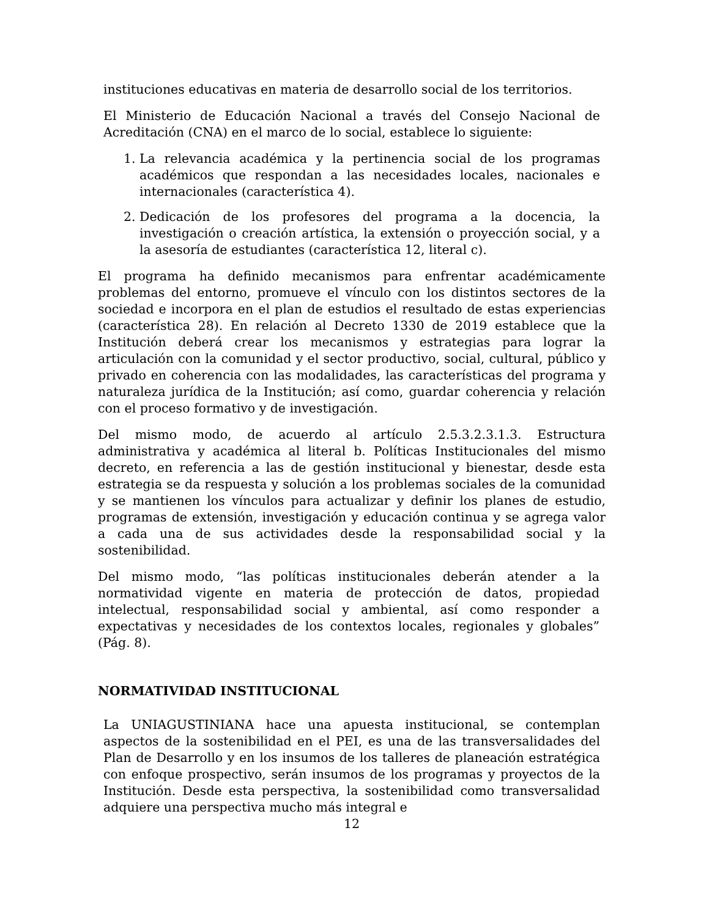instituciones educativas en materia de desarrollo social de los territorios.
El Ministerio de Educación Nacional a través del Consejo Nacional de Acreditación (CNA) en el marco de lo social, establece lo siguiente:
1. La relevancia académica y la pertinencia social de los programas académicos que respondan a las necesidades locales, nacionales e internacionales (característica 4).
2. Dedicación de los profesores del programa a la docencia, la investigación o creación artística, la extensión o proyección social, y a la asesoría de estudiantes (característica 12, literal c).
El programa ha definido mecanismos para enfrentar académicamente problemas del entorno, promueve el vínculo con los distintos sectores de la sociedad e incorpora en el plan de estudios el resultado de estas experiencias (característica 28). En relación al Decreto 1330 de 2019 establece que la Institución deberá crear los mecanismos y estrategias para lograr la articulación con la comunidad y el sector productivo, social, cultural, público y privado en coherencia con las modalidades, las características del programa y naturaleza jurídica de la Institución; así como, guardar coherencia y relación con el proceso formativo y de investigación.
Del mismo modo, de acuerdo al artículo 2.5.3.2.3.1.3. Estructura administrativa y académica al literal b. Políticas Institucionales del mismo decreto, en referencia a las de gestión institucional y bienestar, desde esta estrategia se da respuesta y solución a los problemas sociales de la comunidad y se mantienen los vínculos para actualizar y definir los planes de estudio, programas de extensión, investigación y educación continua y se agrega valor a cada una de sus actividades desde la responsabilidad social y la sostenibilidad.
Del mismo modo, “las políticas institucionales deberán atender a la normatividad vigente en materia de protección de datos, propiedad intelectual, responsabilidad social y ambiental, así como responder a expectativas y necesidades de los contextos locales, regionales y globales” (Pág. 8).
NORMATIVIDAD INSTITUCIONAL
La UNIAGUSTINIANA hace una apuesta institucional, se contemplan aspectos de la sostenibilidad en el PEI, es una de las transversalidades del Plan de Desarrollo y en los insumos de los talleres de planeación estratégica con enfoque prospectivo, serán insumos de los programas y proyectos de la Institución. Desde esta perspectiva, la sostenibilidad como transversalidad adquiere una perspectiva mucho más integral e
12